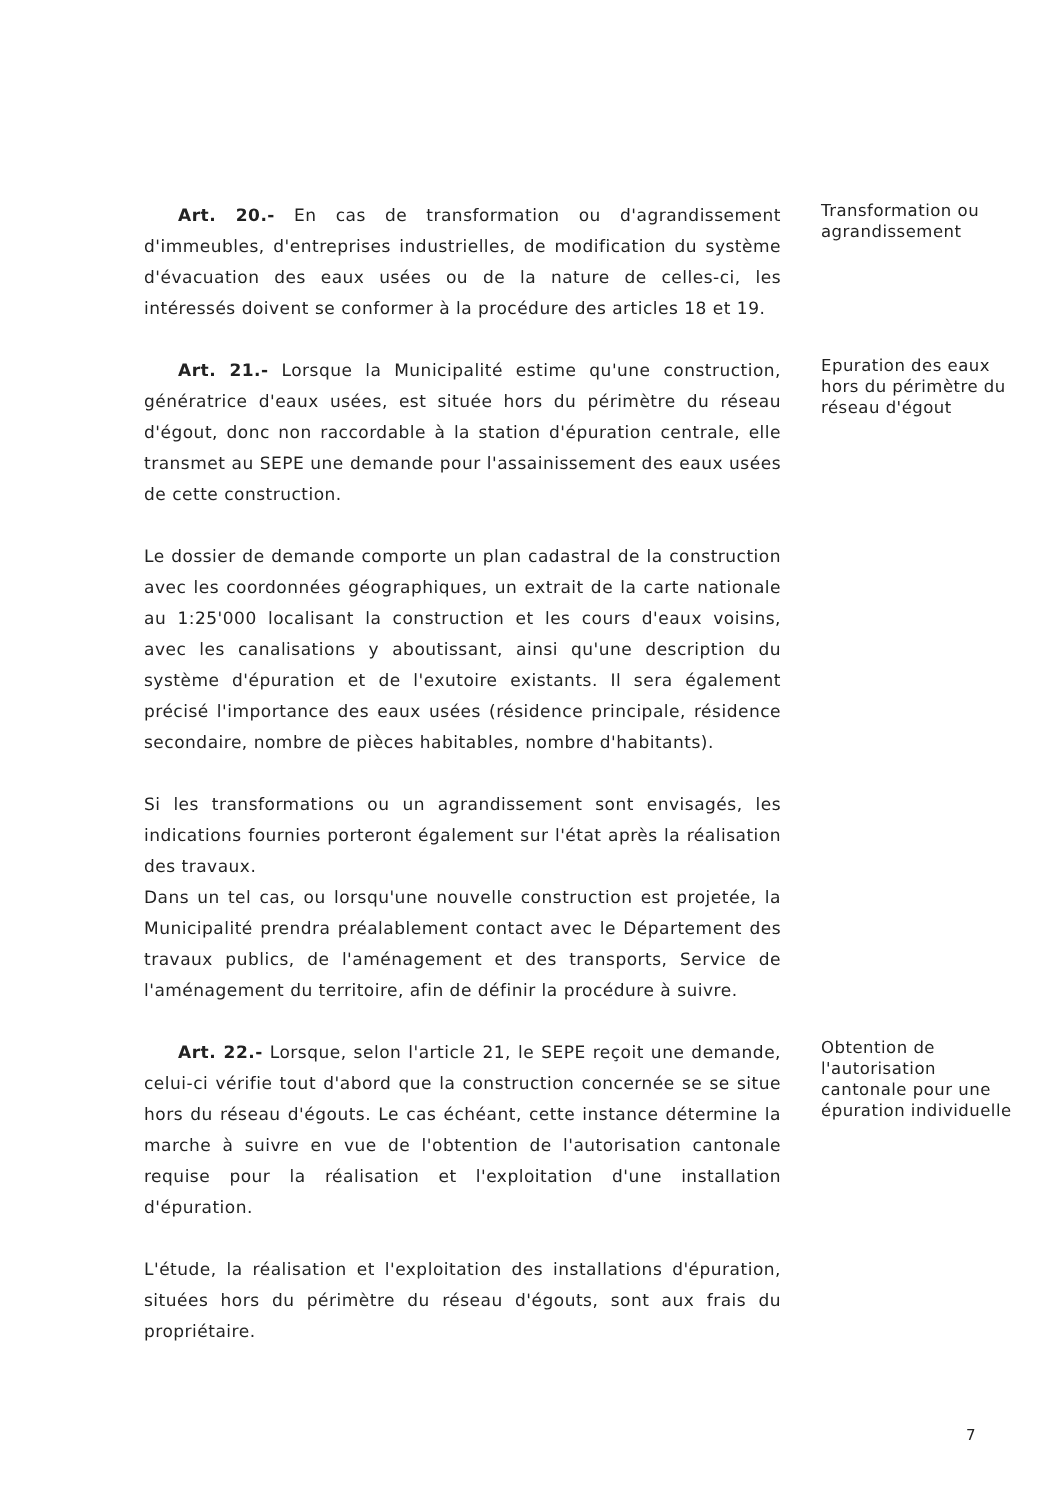Art. 20.- En cas de transformation ou d'agrandissement d'immeubles, d'entreprises industrielles, de modification du système d'évacuation des eaux usées ou de la nature de celles-ci, les intéressés doivent se conformer à la procédure des articles 18 et 19.
Transformation ou agrandissement
Art. 21.- Lorsque la Municipalité estime qu'une construction, génératrice d'eaux usées, est située hors du périmètre du réseau d'égout, donc non raccordable à la station d'épuration centrale, elle transmet au SEPE une demande pour l'assainissement des eaux usées de cette construction.
Le dossier de demande comporte un plan cadastral de la construction avec les coordonnées géographiques, un extrait de la carte nationale au 1:25'000 localisant la construction et les cours d'eaux voisins, avec les canalisations y aboutissant, ainsi qu'une description du système d'épuration et de l'exutoire existants. Il sera également précisé l'importance des eaux usées (résidence principale, résidence secondaire, nombre de pièces habitables, nombre d'habitants).
Si les transformations ou un agrandissement sont envisagés, les indications fournies porteront également sur l'état après la réalisation des travaux.
Dans un tel cas, ou lorsqu'une nouvelle construction est projetée, la Municipalité prendra préalablement contact avec le Département des travaux publics, de l'aménagement et des transports, Service de l'aménagement du territoire, afin de définir la procédure à suivre.
Epuration des eaux hors du périmètre du réseau d'égout
Art. 22.- Lorsque, selon l'article 21, le SEPE reçoit une demande, celui-ci vérifie tout d'abord que la construction concernée se se situe hors du réseau d'égouts. Le cas échéant, cette instance détermine la marche à suivre en vue de l'obtention de l'autorisation cantonale requise pour la réalisation et l'exploitation d'une installation d'épuration.
L'étude, la réalisation et l'exploitation des installations d'épuration, situées hors du périmètre du réseau d'égouts, sont aux frais du propriétaire.
Obtention de l'autorisation cantonale pour une épuration individuelle
7